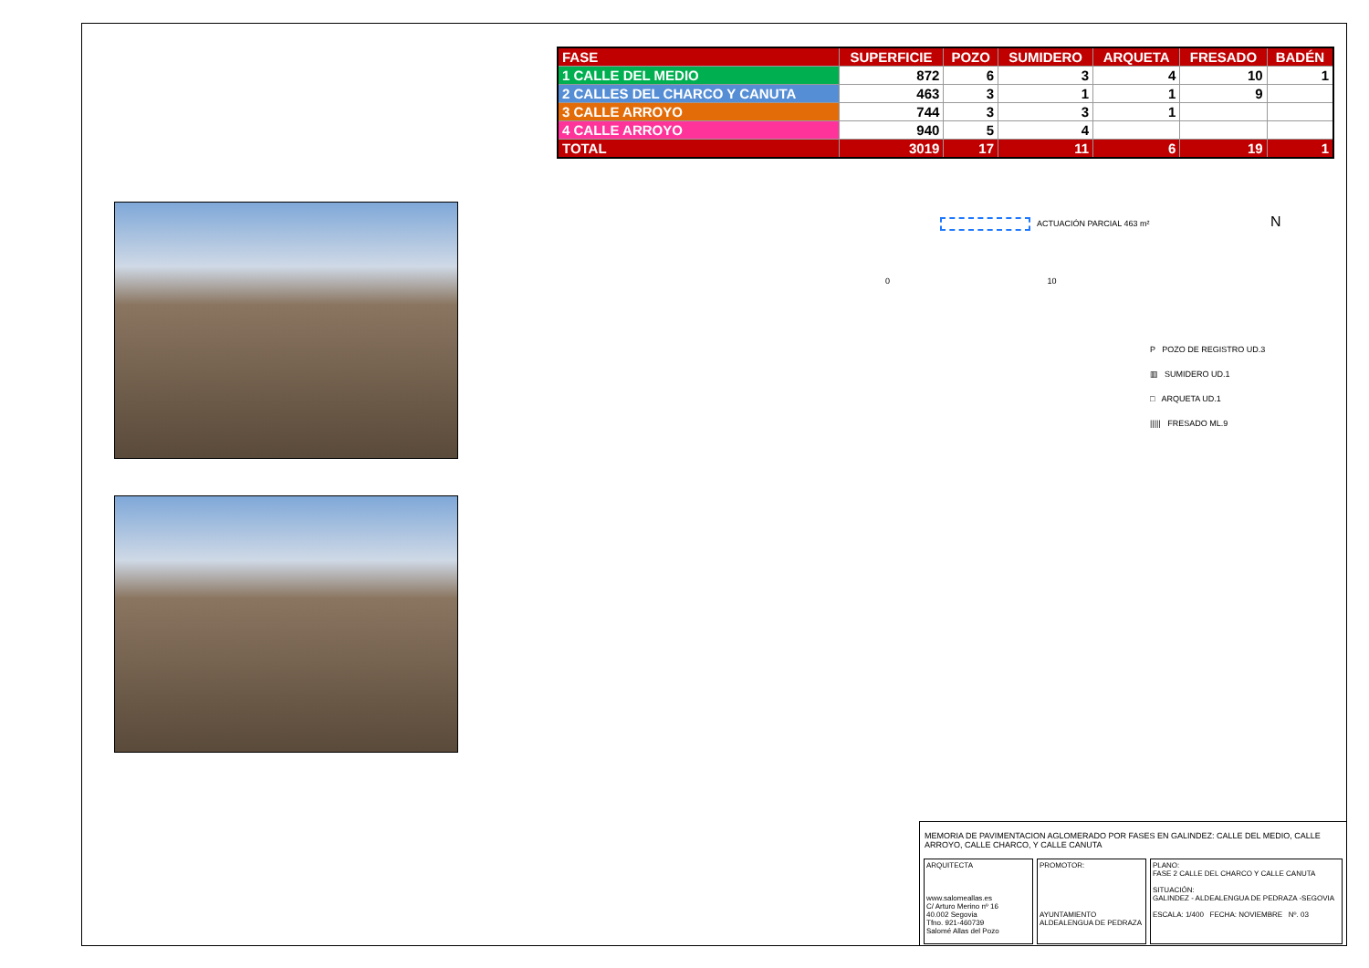| FASE | SUPERFICIE | POZO | SUMIDERO | ARQUETA | FRESADO | BADÉN |
| --- | --- | --- | --- | --- | --- | --- |
| 1 CALLE DEL MEDIO | 872 | 6 | 3 | 4 | 10 | 1 |
| 2 CALLES DEL CHARCO Y CANUTA | 463 | 3 | 1 | 1 | 9 | |
| 3 CALLE ARROYO | 744 | 3 | 3 | 1 | | |
| 4 CALLE ARROYO | 940 | 5 | 4 | | | |
| TOTAL | 3019 | 17 | 11 | 6 | 19 | 1 |
ACTUACIÓN PARCIAL 463 m² N
0 10
P POZO DE REGISTRO UD.3
▥ SUMIDERO UD.1
□ ARQUETA UD.1
||||| FRESADO ML.9
MEMORIA DE PAVIMENTACION AGLOMERADO POR FASES EN GALINDEZ: CALLE DEL MEDIO, CALLE ARROYO, CALLE CHARCO, Y CALLE CANUTA
ARQUITECTA
www.salomeallas.es
C/ Arturo Merino nº 16
40.002 Segovia
Tfno. 921-460739
Salomé Allas del Pozo
PROMOTOR:
AYUNTAMIENTO
ALDEALENGUA DE PEDRAZA
PLANO:
FASE 2 CALLE DEL CHARCO Y CALLE CANUTA
SITUACIÓN:
GALINDEZ - ALDEALENGUA DE PEDRAZA -SEGOVIA
ESCALA: 1/400 FECHA: NOVIEMBRE Nº. 03